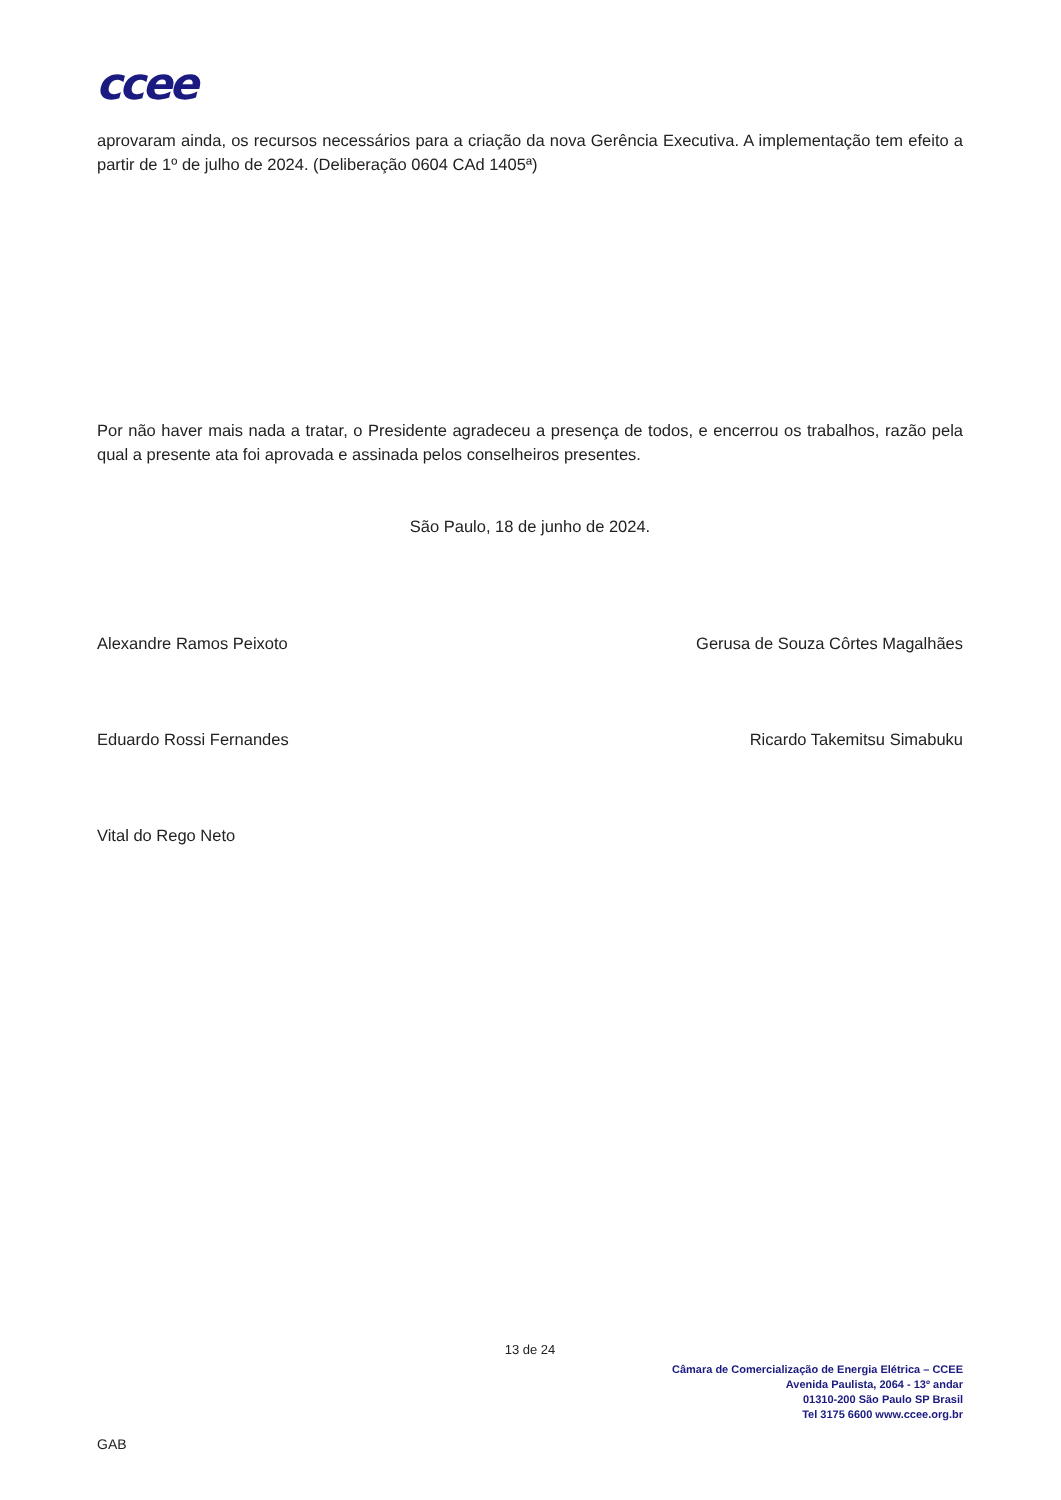ccee
aprovaram ainda, os recursos necessários para a criação da nova Gerência Executiva. A implementação tem efeito a partir de 1º de julho de 2024. (Deliberação 0604 CAd 1405ª)
Por não haver mais nada a tratar, o Presidente agradeceu a presença de todos, e encerrou os trabalhos, razão pela qual a presente ata foi aprovada e assinada pelos conselheiros presentes.
São Paulo, 18 de junho de 2024.
Alexandre Ramos Peixoto Gerusa de Souza Côrtes Magalhães
Eduardo Rossi Fernandes Ricardo Takemitsu Simabuku
Vital do Rego Neto
13 de 24
Câmara de Comercialização de Energia Elétrica – CCEE
Avenida Paulista, 2064 - 13º andar
01310-200 São Paulo SP Brasil
Tel 3175 6600 www.ccee.org.br
GAB